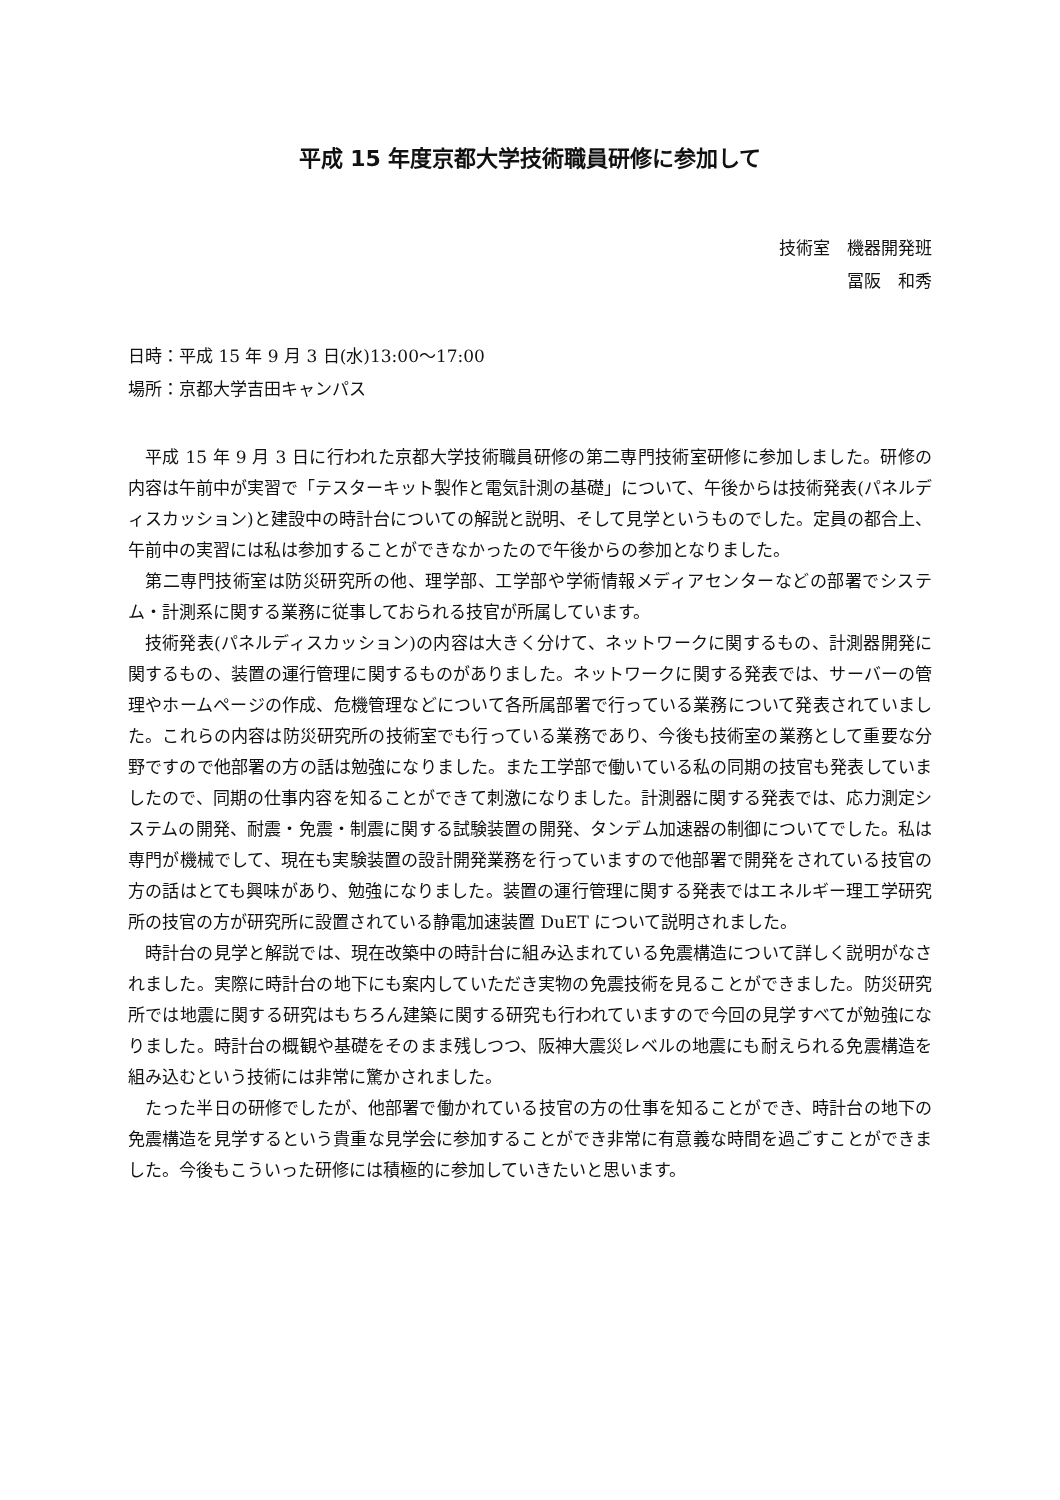平成 15 年度京都大学技術職員研修に参加して
技術室　機器開発班
冨阪　和秀
日時：平成 15 年 9 月 3 日(水)13:00～17:00
場所：京都大学吉田キャンパス
平成 15 年 9 月 3 日に行われた京都大学技術職員研修の第二専門技術室研修に参加しました。研修の内容は午前中が実習で「テスターキット製作と電気計測の基礎」について、午後からは技術発表(パネルディスカッション)と建設中の時計台についての解説と説明、そして見学というものでした。定員の都合上、午前中の実習には私は参加することができなかったので午後からの参加となりました。
第二専門技術室は防災研究所の他、理学部、工学部や学術情報メディアセンターなどの部署でシステム・計測系に関する業務に従事しておられる技官が所属しています。
技術発表(パネルディスカッション)の内容は大きく分けて、ネットワークに関するもの、計測器開発に関するもの、装置の運行管理に関するものがありました。ネットワークに関する発表では、サーバーの管理やホームページの作成、危機管理などについて各所属部署で行っている業務について発表されていました。これらの内容は防災研究所の技術室でも行っている業務であり、今後も技術室の業務として重要な分野ですので他部署の方の話は勉強になりました。また工学部で働いている私の同期の技官も発表していましたので、同期の仕事内容を知ることができて刺激になりました。計測器に関する発表では、応力測定システムの開発、耐震・免震・制震に関する試験装置の開発、タンデム加速器の制御についてでした。私は専門が機械でして、現在も実験装置の設計開発業務を行っていますので他部署で開発をされている技官の方の話はとても興味があり、勉強になりました。装置の運行管理に関する発表ではエネルギー理工学研究所の技官の方が研究所に設置されている静電加速装置 DuET について説明されました。
時計台の見学と解説では、現在改築中の時計台に組み込まれている免震構造について詳しく説明がなされました。実際に時計台の地下にも案内していただき実物の免震技術を見ることができました。防災研究所では地震に関する研究はもちろん建築に関する研究も行われていますので今回の見学すべてが勉強になりました。時計台の概観や基礎をそのまま残しつつ、阪神大震災レベルの地震にも耐えられる免震構造を組み込むという技術には非常に驚かされました。
たった半日の研修でしたが、他部署で働かれている技官の方の仕事を知ることができ、時計台の地下の免震構造を見学するという貴重な見学会に参加することができ非常に有意義な時間を過ごすことができました。今後もこういった研修には積極的に参加していきたいと思います。